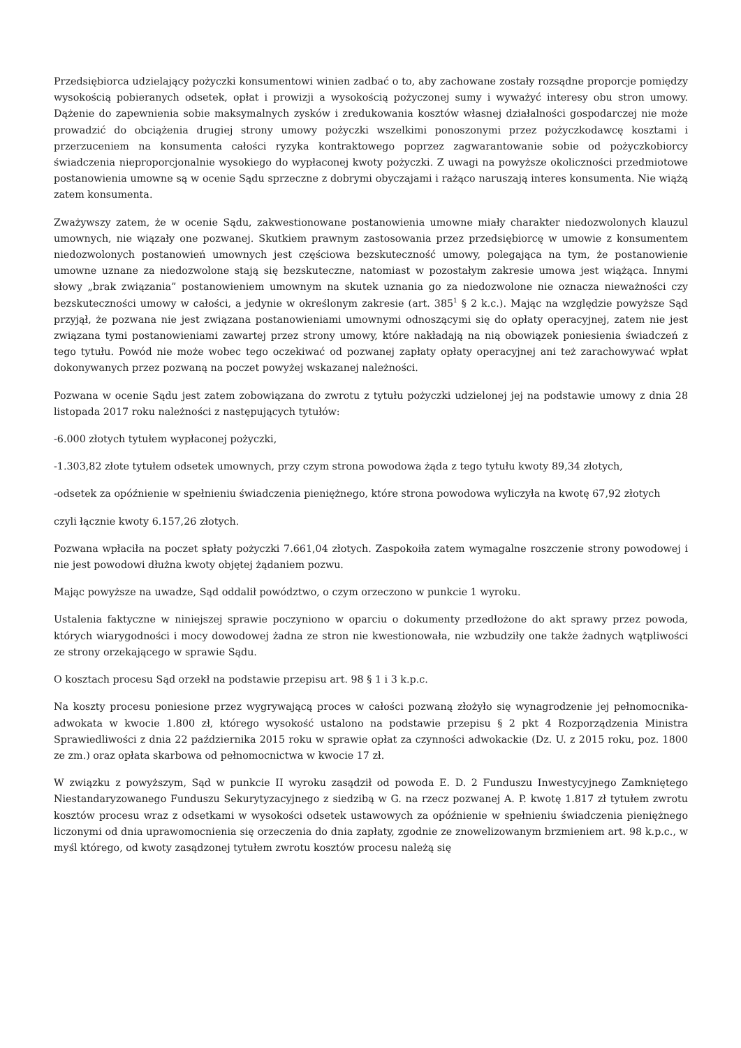Przedsiębiorca udzielający pożyczki konsumentowi winien zadbać o to, aby zachowane zostały rozsądne proporcje pomiędzy wysokością pobieranych odsetek, opłat i prowizji a wysokością pożyczonej sumy i wyważyć interesy obu stron umowy. Dążenie do zapewnienia sobie maksymalnych zysków i zredukowania kosztów własnej działalności gospodarczej nie może prowadzić do obciążenia drugiej strony umowy pożyczki wszelkimi ponoszonymi przez pożyczkodawcę kosztami i przerzuceniem na konsumenta całości ryzyka kontraktowego poprzez zagwarantowanie sobie od pożyczkobiorcy świadczenia nieproporcjonalnie wysokiego do wypłaconej kwoty pożyczki. Z uwagi na powyższe okoliczności przedmiotowe postanowienia umowne są w ocenie Sądu sprzeczne z dobrymi obyczajami i rażąco naruszają interes konsumenta. Nie wiążą zatem konsumenta.
Zważywszy zatem, że w ocenie Sądu, zakwestionowane postanowienia umowne miały charakter niedozwolonych klauzul umownych, nie wiązały one pozwanej. Skutkiem prawnym zastosowania przez przedsiębiorcę w umowie z konsumentem niedozwolonych postanowień umownych jest częściowa bezskuteczność umowy, polegająca na tym, że postanowienie umowne uznane za niedozwolone stają się bezskuteczne, natomiast w pozostałym zakresie umowa jest wiążąca. Innymi słowy „brak związania” postanowieniem umownym na skutek uznania go za niedozwolone nie oznacza nieważności czy bezskuteczności umowy w całości, a jedynie w określonym zakresie (art. 385<sup>1</sup> § 2 k.c.). Mając na względzie powyższe Sąd przyjął, że pozwana nie jest związana postanowieniami umownymi odnoszącymi się do opłaty operacyjnej, zatem nie jest związana tymi postanowieniami zawartej przez strony umowy, które nakładają na nią obowiązek poniesienia świadczeń z tego tytułu. Powód nie może wobec tego oczekiwać od pozwanej zapłaty opłaty operacyjnej ani też zarachowywać wpłat dokonywanych przez pozwaną na poczet powyżej wskazanej należności.
Pozwana w ocenie Sądu jest zatem zobowiązana do zwrotu z tytułu pożyczki udzielonej jej na podstawie umowy z dnia 28 listopada 2017 roku należności z następujących tytułów:
-6.000 złotych tytułem wypłaconej pożyczki,
-1.303,82 złote tytułem odsetek umownych, przy czym strona powodowa żąda z tego tytułu kwoty 89,34 złotych,
-odsetek za opóźnienie w spełnieniu świadczenia pieniężnego, które strona powodowa wyliczyła na kwotę 67,92 złotych
czyli łącznie kwoty 6.157,26 złotych.
Pozwana wpłaciła na poczet spłaty pożyczki 7.661,04 złotych. Zaspokoiła zatem wymagalne roszczenie strony powodowej i nie jest powodowi dłużna kwoty objętej żądaniem pozwu.
Mając powyższe na uwadze, Sąd oddalił powództwo, o czym orzeczono w punkcie 1 wyroku.
Ustalenia faktyczne w niniejszej sprawie poczyniono w oparciu o dokumenty przedłożone do akt sprawy przez powoda, których wiarygodności i mocy dowodowej żadna ze stron nie kwestionowała, nie wzbudziły one także żadnych wątpliwości ze strony orzekającego w sprawie Sądu.
O kosztach procesu Sąd orzekł na podstawie przepisu art. 98 § 1 i 3 k.p.c.
Na koszty procesu poniesione przez wygrywającą proces w całości pozwaną złożyło się wynagrodzenie jej pełnomocnika- adwokata w kwocie 1.800 zł, którego wysokość ustalono na podstawie przepisu § 2 pkt 4 Rozporządzenia Ministra Sprawiedliwości z dnia 22 października 2015 roku w sprawie opłat za czynności adwokackie (Dz. U. z 2015 roku, poz. 1800 ze zm.) oraz opłata skarbowa od pełnomocnictwa w kwocie 17 zł.
W związku z powyższym, Sąd w punkcie II wyroku zasądził od powoda E. D. 2 Funduszu Inwestycyjnego Zamkniętego Niestandaryzowanego Funduszu Sekurytyzacyjnego z siedzibą w G. na rzecz pozwanej A. P. kwotę 1.817 zł tytułem zwrotu kosztów procesu wraz z odsetkami w wysokości odsetek ustawowych za opóźnienie w spełnieniu świadczenia pieniężnego liczonymi od dnia uprawomocnienia się orzeczenia do dnia zapłaty, zgodnie ze znowelizowanym brzmieniem art. 98 k.p.c., w myśl którego, od kwoty zasądzonej tytułem zwrotu kosztów procesu należą się